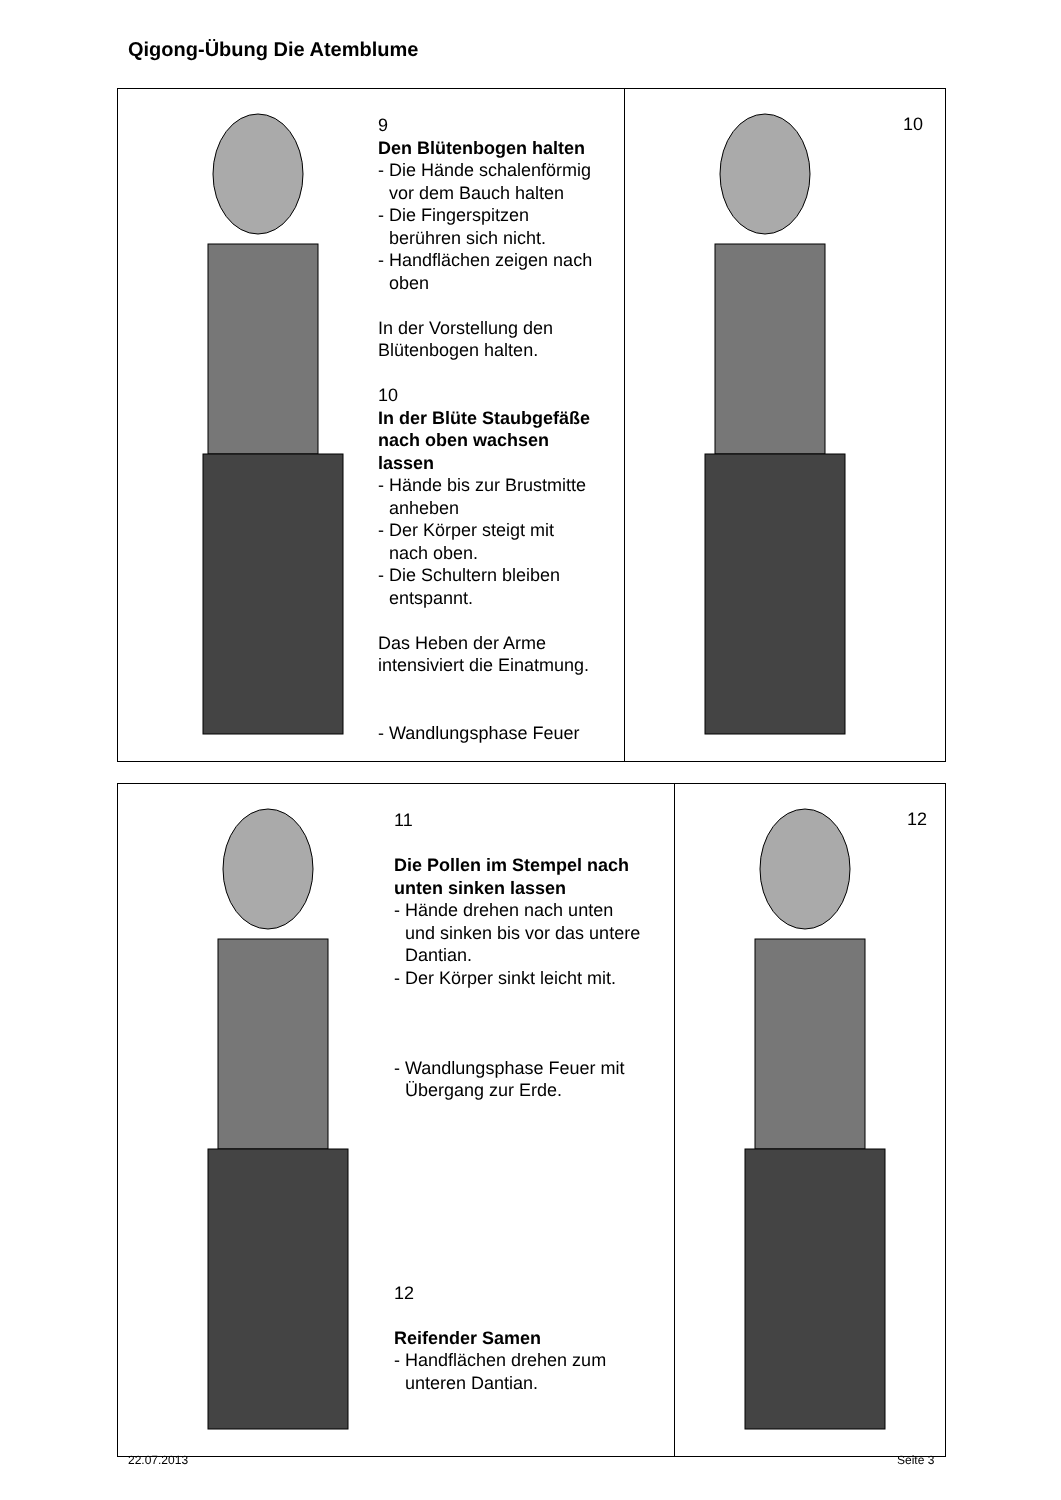Qigong-Übung Die Atemblume
9
Den Blütenbogen halten
- Die Hände schalenförmig
vor dem Bauch halten
- Die Fingerspitzen
berühren sich nicht.
- Handflächen zeigen nach
oben
In der Vorstellung den
Blütenbogen halten.
10
In der Blüte Staubgefäße
nach oben wachsen
lassen
- Hände bis zur Brustmitte
anheben
- Der Körper steigt mit
nach oben.
- Die Schultern bleiben
entspannt.
Das Heben der Arme
intensiviert die Einatmung.
- Wandlungsphase Feuer
10
11
Die Pollen im Stempel nach
unten sinken lassen
- Hände drehen nach unten
und sinken bis vor das untere
Dantian.
- Der Körper sinkt leicht mit.
- Wandlungsphase Feuer mit
Übergang zur Erde.
12
Reifender Samen
- Handflächen drehen zum
unteren Dantian.
12
22.07.2013 Seite 3